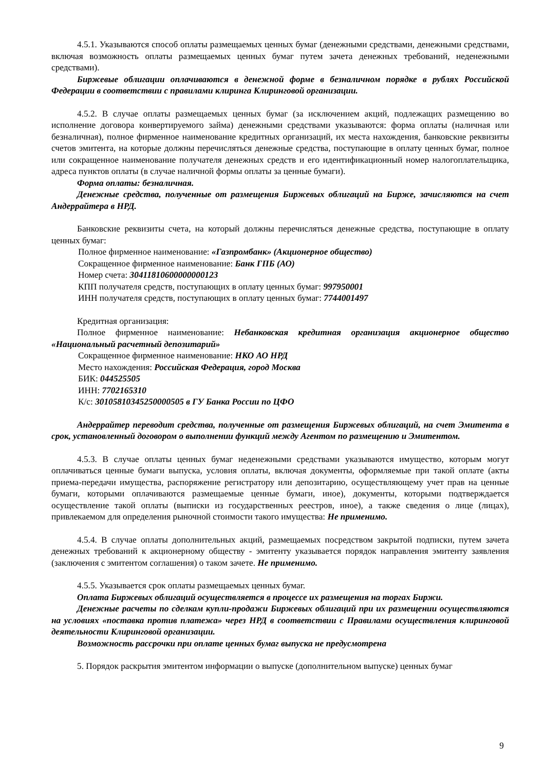4.5.1. Указываются способ оплаты размещаемых ценных бумаг (денежными средствами, денежными средствами, включая возможность оплаты размещаемых ценных бумаг путем зачета денежных требований, неденежными средствами).
Биржевые облигации оплачиваются в денежной форме в безналичном порядке в рублях Российской Федерации в соответствии с правилами клиринга Клиринговой организации.
4.5.2. В случае оплаты размещаемых ценных бумаг (за исключением акций, подлежащих размещению во исполнение договора конвертируемого займа) денежными средствами указываются: форма оплаты (наличная или безналичная), полное фирменное наименование кредитных организаций, их места нахождения, банковские реквизиты счетов эмитента, на которые должны перечисляться денежные средства, поступающие в оплату ценных бумаг, полное или сокращенное наименование получателя денежных средств и его идентификационный номер налогоплательщика, адреса пунктов оплаты (в случае наличной формы оплаты за ценные бумаги).
Форма оплаты: безналичная.
Денежные средства, полученные от размещения Биржевых облигаций на Бирже, зачисляются на счет Андеррайтера в НРД.
Банковские реквизиты счета, на который должны перечисляться денежные средства, поступающие в оплату ценных бумаг:
Полное фирменное наименование: «Газпромбанк» (Акционерное общество)
Сокращенное фирменное наименование: Банк ГПБ (АО)
Номер счета: 30411810600000000123
КПП получателя средств, поступающих в оплату ценных бумаг: 997950001
ИНН получателя средств, поступающих в оплату ценных бумаг: 7744001497
Кредитная организация:
Полное фирменное наименование: Небанковская кредитная организация акционерное общество «Национальный расчетный депозитарий»
Сокращенное фирменное наименование: НКО АО НРД
Место нахождения: Российская Федерация, город Москва
БИК: 044525505
ИНН: 7702165310
К/с: 30105810345250000505 в ГУ Банка России по ЦФО
Андеррайтер переводит средства, полученные от размещения Биржевых облигаций, на счет Эмитента в срок, установленный договором о выполнении функций между Агентом по размещению и Эмитентом.
4.5.3. В случае оплаты ценных бумаг неденежными средствами указываются имущество, которым могут оплачиваться ценные бумаги выпуска, условия оплаты, включая документы, оформляемые при такой оплате (акты приема-передачи имущества, распоряжение регистратору или депозитарию, осуществляющему учет прав на ценные бумаги, которыми оплачиваются размещаемые ценные бумаги, иное), документы, которыми подтверждается осуществление такой оплаты (выписки из государственных реестров, иное), а также сведения о лице (лицах), привлекаемом для определения рыночной стоимости такого имущества: Не применимо.
4.5.4. В случае оплаты дополнительных акций, размещаемых посредством закрытой подписки, путем зачета денежных требований к акционерному обществу - эмитенту указывается порядок направления эмитенту заявления (заключения с эмитентом соглашения) о таком зачете. Не применимо.
4.5.5. Указывается срок оплаты размещаемых ценных бумаг.
Оплата Биржевых облигаций осуществляется в процессе их размещения на торгах Биржи.
Денежные расчеты по сделкам купли-продажи Биржевых облигаций при их размещении осуществляются на условиях «поставка против платежа» через НРД в соответствии с Правилами осуществления клиринговой деятельности Клиринговой организации.
Возможность рассрочки при оплате ценных бумаг выпуска не предусмотрена
5. Порядок раскрытия эмитентом информации о выпуске (дополнительном выпуске) ценных бумаг
9